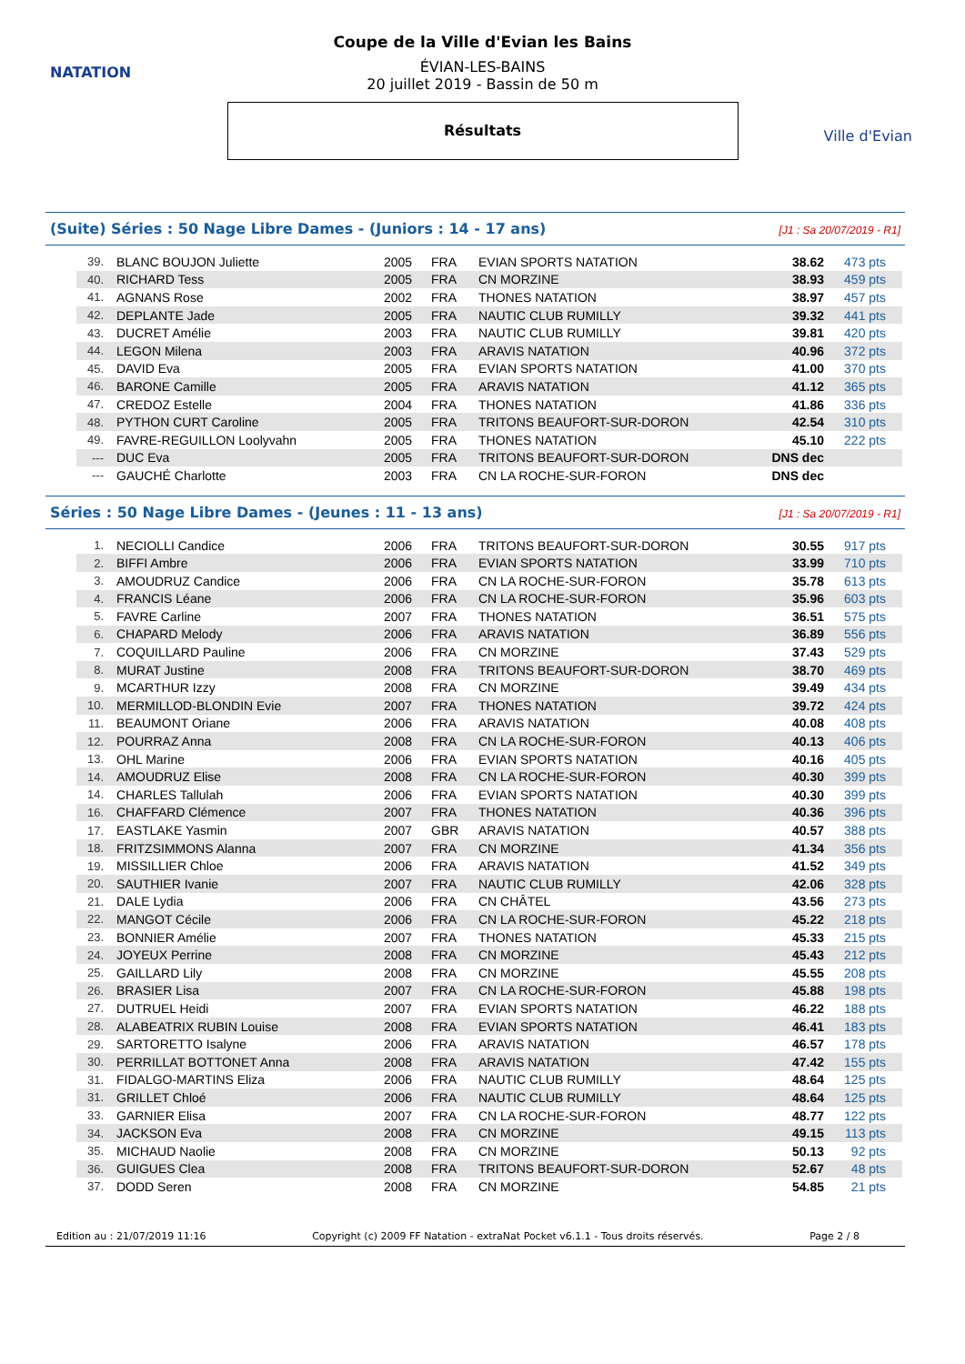NATATION
Coupe de la Ville d'Evian les Bains
ÉVIAN-LES-BAINS
20 juillet 2019 - Bassin de 50 m
Résultats
Ville d'Evian
(Suite) Séries : 50 Nage Libre Dames - (Juniors : 14 - 17 ans) [J1 : Sa 20/07/2019 - R1]
| 39. | BLANC BOUJON Juliette | 2005 | FRA | EVIAN SPORTS NATATION | 38.62 | 473 pts |
| 40. | RICHARD Tess | 2005 | FRA | CN MORZINE | 38.93 | 459 pts |
| 41. | AGNANS Rose | 2002 | FRA | THONES NATATION | 38.97 | 457 pts |
| 42. | DEPLANTE Jade | 2005 | FRA | NAUTIC CLUB RUMILLY | 39.32 | 441 pts |
| 43. | DUCRET Amélie | 2003 | FRA | NAUTIC CLUB RUMILLY | 39.81 | 420 pts |
| 44. | LEGON Milena | 2003 | FRA | ARAVIS NATATION | 40.96 | 372 pts |
| 45. | DAVID Eva | 2005 | FRA | EVIAN SPORTS NATATION | 41.00 | 370 pts |
| 46. | BARONE Camille | 2005 | FRA | ARAVIS NATATION | 41.12 | 365 pts |
| 47. | CREDOZ Estelle | 2004 | FRA | THONES NATATION | 41.86 | 336 pts |
| 48. | PYTHON CURT Caroline | 2005 | FRA | TRITONS BEAUFORT-SUR-DORON | 42.54 | 310 pts |
| 49. | FAVRE-REGUILLON Loolyvahn | 2005 | FRA | THONES NATATION | 45.10 | 222 pts |
| --- | DUC Eva | 2005 | FRA | TRITONS BEAUFORT-SUR-DORON | DNS dec | |
| --- | GAUCHÉ Charlotte | 2003 | FRA | CN LA ROCHE-SUR-FORON | DNS dec | |
Séries : 50 Nage Libre Dames - (Jeunes : 11 - 13 ans) [J1 : Sa 20/07/2019 - R1]
| 1. | NECIOLLI Candice | 2006 | FRA | TRITONS BEAUFORT-SUR-DORON | 30.55 | 917 pts |
| 2. | BIFFI Ambre | 2006 | FRA | EVIAN SPORTS NATATION | 33.99 | 710 pts |
| 3. | AMOUDRUZ Candice | 2006 | FRA | CN LA ROCHE-SUR-FORON | 35.78 | 613 pts |
| 4. | FRANCIS Léane | 2006 | FRA | CN LA ROCHE-SUR-FORON | 35.96 | 603 pts |
| 5. | FAVRE Carline | 2007 | FRA | THONES NATATION | 36.51 | 575 pts |
| 6. | CHAPARD Melody | 2006 | FRA | ARAVIS NATATION | 36.89 | 556 pts |
| 7. | COQUILLARD Pauline | 2006 | FRA | CN MORZINE | 37.43 | 529 pts |
| 8. | MURAT Justine | 2008 | FRA | TRITONS BEAUFORT-SUR-DORON | 38.70 | 469 pts |
| 9. | MCARTHUR Izzy | 2008 | FRA | CN MORZINE | 39.49 | 434 pts |
| 10. | MERMILLOD-BLONDIN Evie | 2007 | FRA | THONES NATATION | 39.72 | 424 pts |
| 11. | BEAUMONT Oriane | 2006 | FRA | ARAVIS NATATION | 40.08 | 408 pts |
| 12. | POURRAZ Anna | 2008 | FRA | CN LA ROCHE-SUR-FORON | 40.13 | 406 pts |
| 13. | OHL Marine | 2006 | FRA | EVIAN SPORTS NATATION | 40.16 | 405 pts |
| 14. | AMOUDRUZ Elise | 2008 | FRA | CN LA ROCHE-SUR-FORON | 40.30 | 399 pts |
| 14. | CHARLES Tallulah | 2006 | FRA | EVIAN SPORTS NATATION | 40.30 | 399 pts |
| 16. | CHAFFARD Clémence | 2007 | FRA | THONES NATATION | 40.36 | 396 pts |
| 17. | EASTLAKE Yasmin | 2007 | GBR | ARAVIS NATATION | 40.57 | 388 pts |
| 18. | FRITZSIMMONS Alanna | 2007 | FRA | CN MORZINE | 41.34 | 356 pts |
| 19. | MISSILLIER Chloe | 2006 | FRA | ARAVIS NATATION | 41.52 | 349 pts |
| 20. | SAUTHIER Ivanie | 2007 | FRA | NAUTIC CLUB RUMILLY | 42.06 | 328 pts |
| 21. | DALE Lydia | 2006 | FRA | CN CHÂTEL | 43.56 | 273 pts |
| 22. | MANGOT Cécile | 2006 | FRA | CN LA ROCHE-SUR-FORON | 45.22 | 218 pts |
| 23. | BONNIER Amélie | 2007 | FRA | THONES NATATION | 45.33 | 215 pts |
| 24. | JOYEUX Perrine | 2008 | FRA | CN MORZINE | 45.43 | 212 pts |
| 25. | GAILLARD Lily | 2008 | FRA | CN MORZINE | 45.55 | 208 pts |
| 26. | BRASIER Lisa | 2007 | FRA | CN LA ROCHE-SUR-FORON | 45.88 | 198 pts |
| 27. | DUTRUEL Heidi | 2007 | FRA | EVIAN SPORTS NATATION | 46.22 | 188 pts |
| 28. | ALABEATRIX RUBIN Louise | 2008 | FRA | EVIAN SPORTS NATATION | 46.41 | 183 pts |
| 29. | SARTORETTO Isalyne | 2006 | FRA | ARAVIS NATATION | 46.57 | 178 pts |
| 30. | PERRILLAT BOTTONET Anna | 2008 | FRA | ARAVIS NATATION | 47.42 | 155 pts |
| 31. | FIDALGO-MARTINS Eliza | 2006 | FRA | NAUTIC CLUB RUMILLY | 48.64 | 125 pts |
| 31. | GRILLET Chloé | 2006 | FRA | NAUTIC CLUB RUMILLY | 48.64 | 125 pts |
| 33. | GARNIER Elisa | 2007 | FRA | CN LA ROCHE-SUR-FORON | 48.77 | 122 pts |
| 34. | JACKSON Eva | 2008 | FRA | CN MORZINE | 49.15 | 113 pts |
| 35. | MICHAUD Naolie | 2008 | FRA | CN MORZINE | 50.13 | 92 pts |
| 36. | GUIGUES Clea | 2008 | FRA | TRITONS BEAUFORT-SUR-DORON | 52.67 | 48 pts |
| 37. | DODD Seren | 2008 | FRA | CN MORZINE | 54.85 | 21 pts |
Edition au : 21/07/2019 11:16 Copyright (c) 2009 FF Natation - extraNat Pocket v6.1.1 - Tous droits réservés. Page 2 / 8